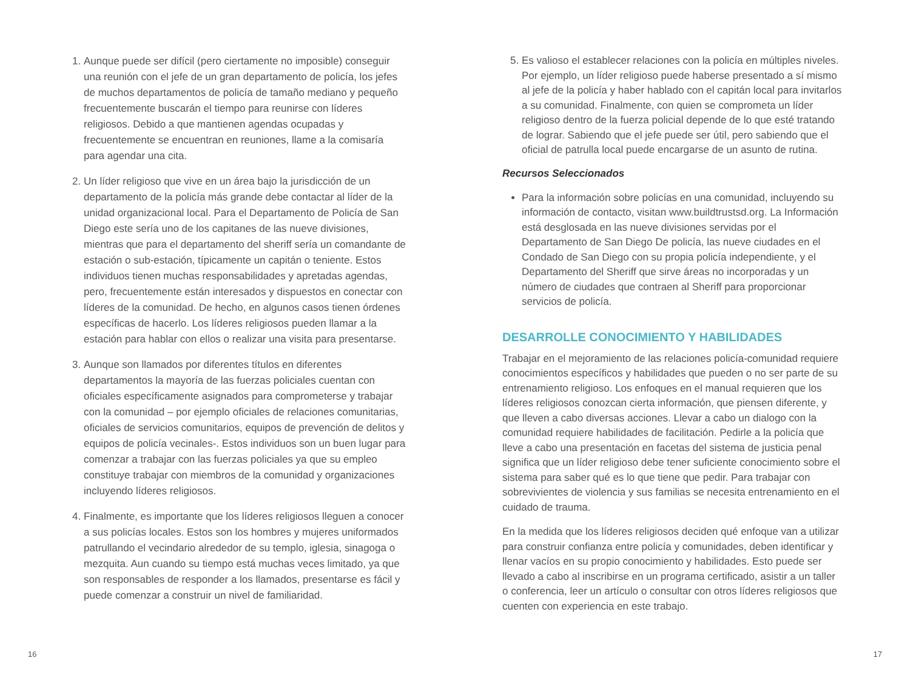1. Aunque puede ser difícil (pero ciertamente no imposible) conseguir una reunión con el jefe de un gran departamento de policía, los jefes de muchos departamentos de policía de tamaño mediano y pequeño frecuentemente buscarán el tiempo para reunirse con líderes religiosos. Debido a que mantienen agendas ocupadas y frecuentemente se encuentran en reuniones, llame a la comisaría para agendar una cita.
2. Un líder religioso que vive en un área bajo la jurisdicción de un departamento de la policía más grande debe contactar al líder de la unidad organizacional local. Para el Departamento de Policía de San Diego este sería uno de los capitanes de las nueve divisiones, mientras que para el departamento del sheriff sería un comandante de estación o sub-estación, típicamente un capitán o teniente. Estos individuos tienen muchas responsabilidades y apretadas agendas, pero, frecuentemente están interesados y dispuestos en conectar con líderes de la comunidad. De hecho, en algunos casos tienen órdenes específicas de hacerlo. Los líderes religiosos pueden llamar a la estación para hablar con ellos o realizar una visita para presentarse.
3. Aunque son llamados por diferentes títulos en diferentes departamentos la mayoría de las fuerzas policiales cuentan con oficiales específicamente asignados para comprometerse y trabajar con la comunidad – por ejemplo oficiales de relaciones comunitarias, oficiales de servicios comunitarios, equipos de prevención de delitos y equipos de policía vecinales-. Estos individuos son un buen lugar para comenzar a trabajar con las fuerzas policiales ya que su empleo constituye trabajar con miembros de la comunidad y organizaciones incluyendo líderes religiosos.
4. Finalmente, es importante que los líderes religiosos lleguen a conocer a sus policías locales. Estos son los hombres y mujeres uniformados patrullando el vecindario alrededor de su templo, iglesia, sinagoga o mezquita. Aun cuando su tiempo está muchas veces limitado, ya que son responsables de responder a los llamados, presentarse es fácil y puede comenzar a construir un nivel de familiaridad.
5. Es valioso el establecer relaciones con la policía en múltiples niveles. Por ejemplo, un líder religioso puede haberse presentado a sí mismo al jefe de la policía y haber hablado con el capitán local para invitarlos a su comunidad. Finalmente, con quien se comprometa un líder religioso dentro de la fuerza policial depende de lo que esté tratando de lograr. Sabiendo que el jefe puede ser útil, pero sabiendo que el oficial de patrulla local puede encargarse de un asunto de rutina.
Recursos Seleccionados
Para la información sobre policías en una comunidad, incluyendo su información de contacto, visitan www.buildtrustsd.org. La Información está desglosada en las nueve divisiones servidas por el Departamento de San Diego De policía, las nueve ciudades en el Condado de San Diego con su propia policía independiente, y el Departamento del Sheriff que sirve áreas no incorporadas y un número de ciudades que contraen al Sheriff para proporcionar servicios de policía.
DESARROLLE CONOCIMIENTO Y HABILIDADES
Trabajar en el mejoramiento de las relaciones policía-comunidad requiere conocimientos específicos y habilidades que pueden o no ser parte de su entrenamiento religioso. Los enfoques en el manual requieren que los líderes religiosos conozcan cierta información, que piensen diferente, y que lleven a cabo diversas acciones. Llevar a cabo un dialogo con la comunidad requiere habilidades de facilitación. Pedirle a la policía que lleve a cabo una presentación en facetas del sistema de justicia penal significa que un líder religioso debe tener suficiente conocimiento sobre el sistema para saber qué es lo que tiene que pedir. Para trabajar con sobrevivientes de violencia y sus familias se necesita entrenamiento en el cuidado de trauma.
En la medida que los líderes religiosos deciden qué enfoque van a utilizar para construir confianza entre policía y comunidades, deben identificar y llenar vacíos en su propio conocimiento y habilidades. Esto puede ser llevado a cabo al inscribirse en un programa certificado, asistir a un taller o conferencia, leer un artículo o consultar con otros líderes religiosos que cuenten con experiencia en este trabajo.
16 17